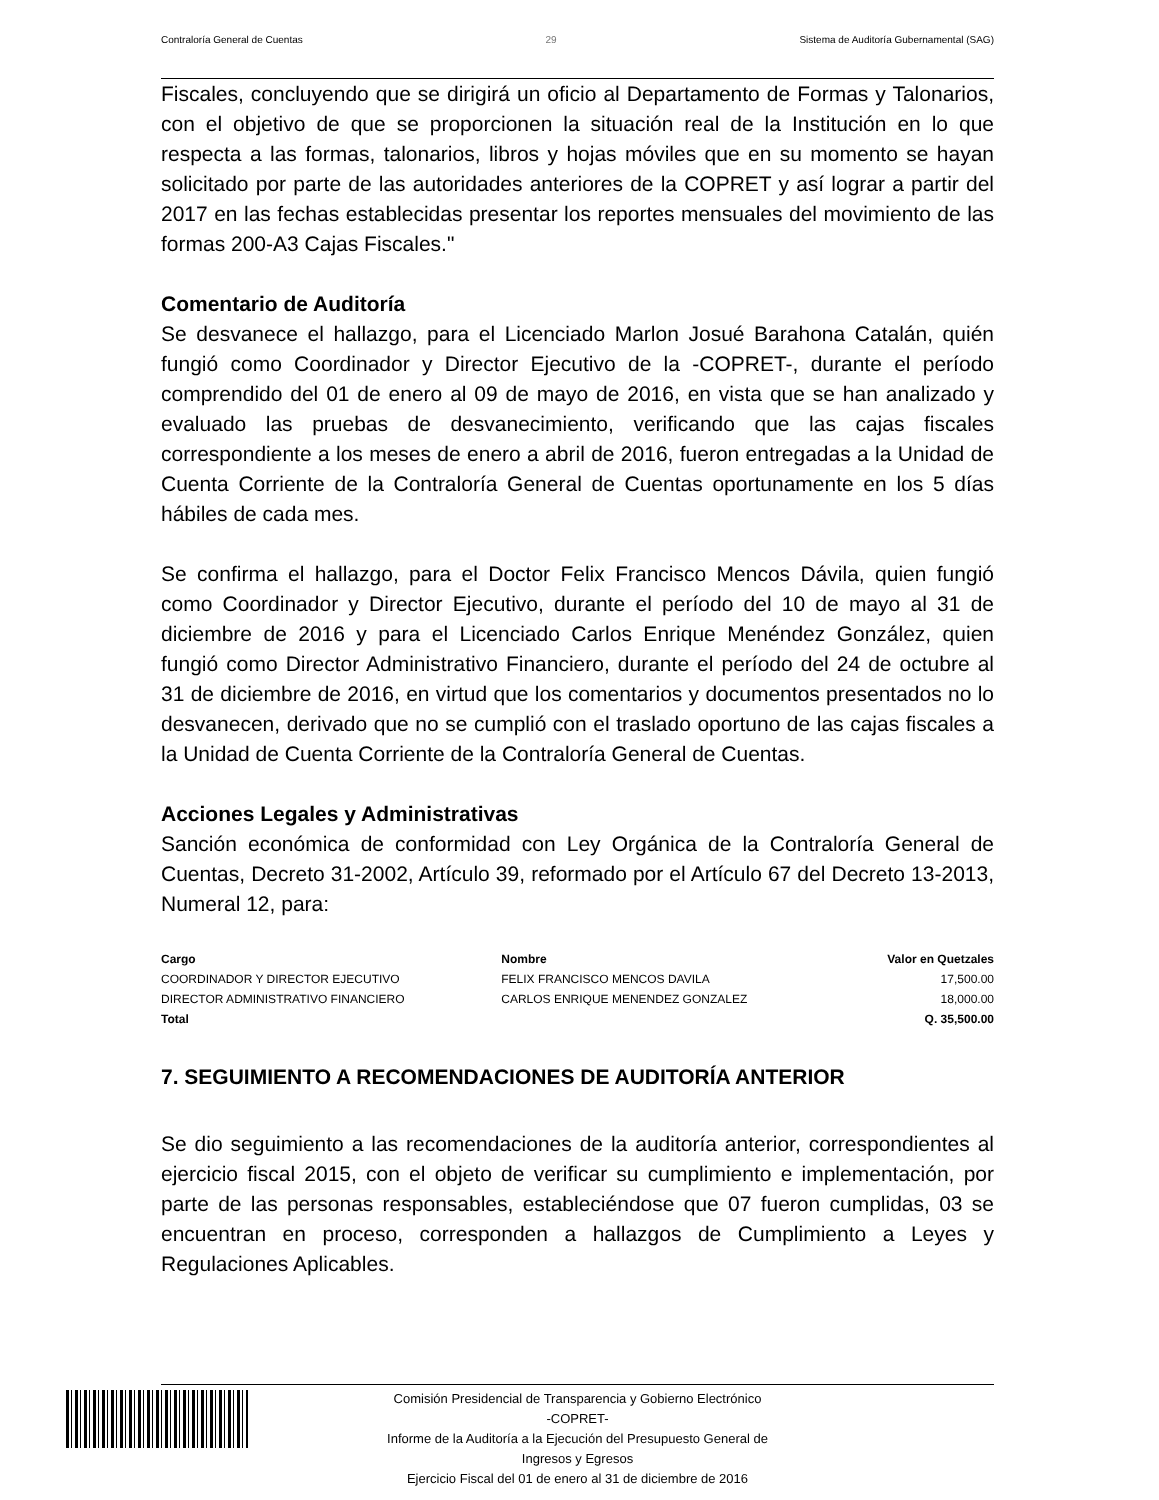Contraloría General de Cuentas 29 Sistema de Auditoría Gubernamental (SAG)
Fiscales, concluyendo que se dirigirá un oficio al Departamento de Formas y Talonarios, con el objetivo de que se proporcionen la situación real de la Institución en lo que respecta a las formas, talonarios, libros y hojas móviles que en su momento se hayan solicitado por parte de las autoridades anteriores de la COPRET y así lograr a partir del 2017 en las fechas establecidas presentar los reportes mensuales del movimiento de las formas 200-A3 Cajas Fiscales."
Comentario de Auditoría
Se desvanece el hallazgo, para el Licenciado Marlon Josué Barahona Catalán, quién fungió como Coordinador y Director Ejecutivo de la -COPRET-, durante el período comprendido del 01 de enero al 09 de mayo de 2016, en vista que se han analizado y evaluado las pruebas de desvanecimiento, verificando que las cajas fiscales correspondiente a los meses de enero a abril de 2016, fueron entregadas a la Unidad de Cuenta Corriente de la Contraloría General de Cuentas oportunamente en los 5 días hábiles de cada mes.
Se confirma el hallazgo, para el Doctor Felix Francisco Mencos Dávila, quien fungió como Coordinador y Director Ejecutivo, durante el período del 10 de mayo al 31 de diciembre de 2016 y para el Licenciado Carlos Enrique Menéndez González, quien fungió como Director Administrativo Financiero, durante el período del 24 de octubre al 31 de diciembre de 2016, en virtud que los comentarios y documentos presentados no lo desvanecen, derivado que no se cumplió con el traslado oportuno de las cajas fiscales a la Unidad de Cuenta Corriente de la Contraloría General de Cuentas.
Acciones Legales y Administrativas
Sanción económica de conformidad con Ley Orgánica de la Contraloría General de Cuentas, Decreto 31-2002, Artículo 39, reformado por el Artículo 67 del Decreto 13-2013, Numeral 12, para:
| Cargo | Nombre | Valor en Quetzales |
| --- | --- | --- |
| COORDINADOR Y DIRECTOR EJECUTIVO | FELIX FRANCISCO MENCOS DAVILA | 17,500.00 |
| DIRECTOR ADMINISTRATIVO FINANCIERO | CARLOS ENRIQUE MENENDEZ GONZALEZ | 18,000.00 |
| Total | | Q. 35,500.00 |
7. SEGUIMIENTO A RECOMENDACIONES DE AUDITORÍA ANTERIOR
Se dio seguimiento a las recomendaciones de la auditoría anterior, correspondientes al ejercicio fiscal 2015, con el objeto de verificar su cumplimiento e implementación, por parte de las personas responsables, estableciéndose que 07 fueron cumplidas, 03 se encuentran en proceso, corresponden a hallazgos de Cumplimiento a Leyes y Regulaciones Aplicables.
Comisión Presidencial de Transparencia y Gobierno Electrónico
-COPRET-
Informe de la Auditoría a la Ejecución del Presupuesto General de
Ingresos y Egresos
Ejercicio Fiscal del 01 de enero al 31 de diciembre de 2016